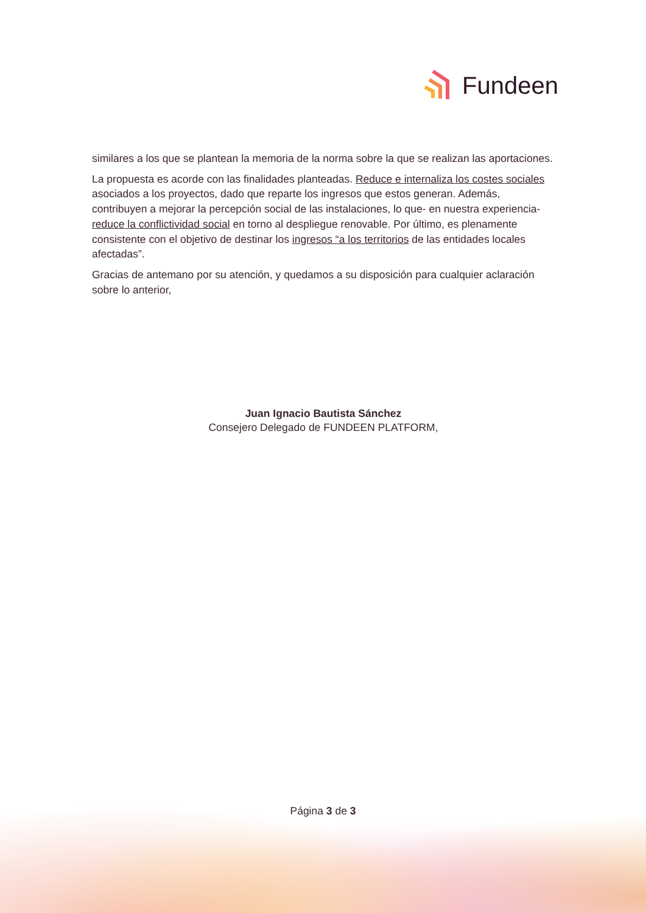Fundeen
similares a los que se plantean la memoria de la norma sobre la que se realizan las aportaciones.
La propuesta es acorde con las finalidades planteadas. Reduce e internaliza los costes sociales asociados a los proyectos, dado que reparte los ingresos que estos generan. Además, contribuyen a mejorar la percepción social de las instalaciones, lo que- en nuestra experiencia- reduce la conflictividad social en torno al despliegue renovable. Por último, es plenamente consistente con el objetivo de destinar los ingresos “a los territorios de las entidades locales afectadas”.
Gracias de antemano por su atención, y quedamos a su disposición para cualquier aclaración sobre lo anterior,
Juan Ignacio Bautista Sánchez
Consejero Delegado de FUNDEEN PLATFORM,
Página 3 de 3